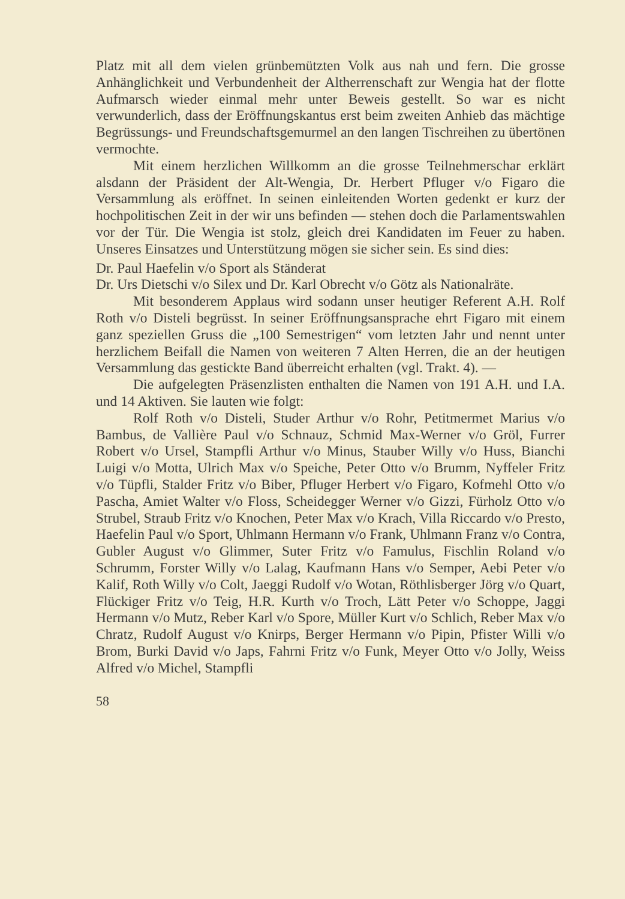Platz mit all dem vielen grünbemützten Volk aus nah und fern. Die grosse Anhänglichkeit und Verbundenheit der Altherrenschaft zur Wengia hat der flotte Aufmarsch wieder einmal mehr unter Beweis gestellt. So war es nicht verwunderlich, dass der Eröffnungskantus erst beim zweiten Anhieb das mächtige Begrüssungs- und Freundschaftsgemurmel an den langen Tischreihen zu übertönen vermochte.
Mit einem herzlichen Willkomm an die grosse Teilnehmerschar erklärt alsdann der Präsident der Alt-Wengia, Dr. Herbert Pfluger v/o Figaro die Versammlung als eröffnet. In seinen einleitenden Worten gedenkt er kurz der hochpolitischen Zeit in der wir uns befinden — stehen doch die Parlamentswahlen vor der Tür. Die Wengia ist stolz, gleich drei Kandidaten im Feuer zu haben. Unseres Einsatzes und Unterstützung mögen sie sicher sein. Es sind dies:
Dr. Paul Haefelin v/o Sport als Ständerat
Dr. Urs Dietschi v/o Silex und Dr. Karl Obrecht v/o Götz als Nationalräte.
Mit besonderem Applaus wird sodann unser heutiger Referent A.H. Rolf Roth v/o Disteli begrüsst. In seiner Eröffnungsansprache ehrt Figaro mit einem ganz speziellen Gruss die „100 Semestrigen“ vom letzten Jahr und nennt unter herzlichem Beifall die Namen von weiteren 7 Alten Herren, die an der heutigen Versammlung das gestickte Band überreicht erhalten (vgl. Trakt. 4). —
Die aufgelegten Präsenzlisten enthalten die Namen von 191 A.H. und I.A. und 14 Aktiven. Sie lauten wie folgt:
Rolf Roth v/o Disteli, Studer Arthur v/o Rohr, Petitmermet Marius v/o Bambus, de Vallière Paul v/o Schnauz, Schmid Max-Werner v/o Gröl, Furrer Robert v/o Ursel, Stampfli Arthur v/o Minus, Stauber Willy v/o Huss, Bianchi Luigi v/o Motta, Ulrich Max v/o Speiche, Peter Otto v/o Brumm, Nyffeler Fritz v/o Tüpfli, Stalder Fritz v/o Biber, Pfluger Herbert v/o Figaro, Kofmehl Otto v/o Pascha, Amiet Walter v/o Floss, Scheidegger Werner v/o Gizzi, Fürholz Otto v/o Strubel, Straub Fritz v/o Knochen, Peter Max v/o Krach, Villa Riccardo v/o Presto, Haefelin Paul v/o Sport, Uhlmann Hermann v/o Frank, Uhlmann Franz v/o Contra, Gubler August v/o Glimmer, Suter Fritz v/o Famulus, Fischlin Roland v/o Schrumm, Forster Willy v/o Lalag, Kaufmann Hans v/o Semper, Aebi Peter v/o Kalif, Roth Willy v/o Colt, Jaeggi Rudolf v/o Wotan, Röthlisberger Jörg v/o Quart, Flückiger Fritz v/o Teig, H.R. Kurth v/o Troch, Lätt Peter v/o Schoppe, Jaggi Hermann v/o Mutz, Reber Karl v/o Spore, Müller Kurt v/o Schlich, Reber Max v/o Chratz, Rudolf August v/o Knirps, Berger Hermann v/o Pipin, Pfister Willi v/o Brom, Burki David v/o Japs, Fahrni Fritz v/o Funk, Meyer Otto v/o Jolly, Weiss Alfred v/o Michel, Stampfli
58